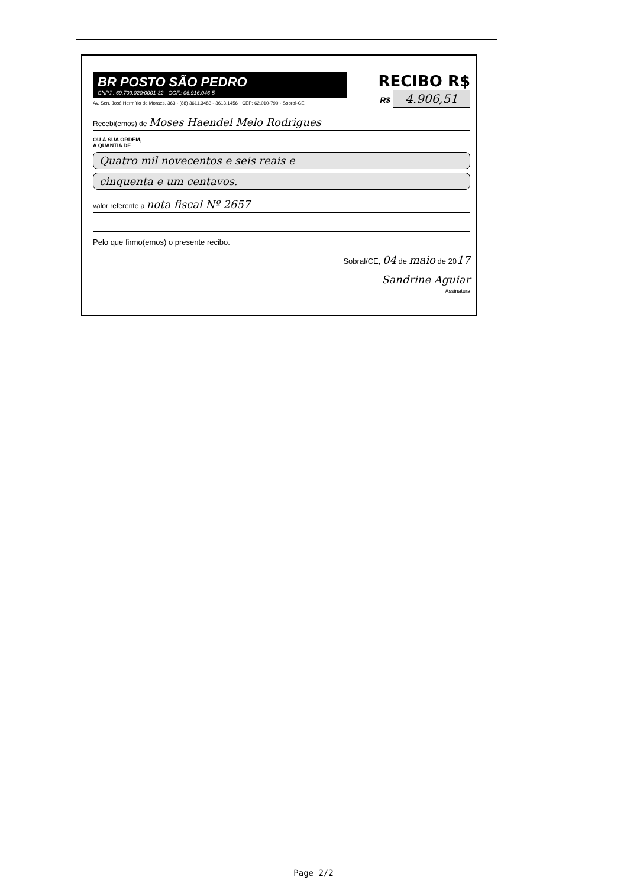BR POSTO SÃO PEDRO
CNPJ.: 69.709.020/0001-32 - CGF.: 06.916.046-5
Av. Sen. José Hermírio de Moraes, 363 - (88) 3611.3483 - 3613.1456 · CEP: 62.010-790 - Sobral-CE
RECIBO R$
R$ 4.906,51
Recebi(emos) de Moses Haendel Melo Rodrigues
OU À SUA ORDEM,
A QUANTIA DE
Quatro mil novecentos e seis reais e
cinquenta e um centavos.
valor referente a nota fiscal Nº 2657
Pelo que firmo(emos) o presente recibo.
Sobral/CE, 04 de maio de 2017
Sandrine Aguiar
Assinatura
Page 2/2